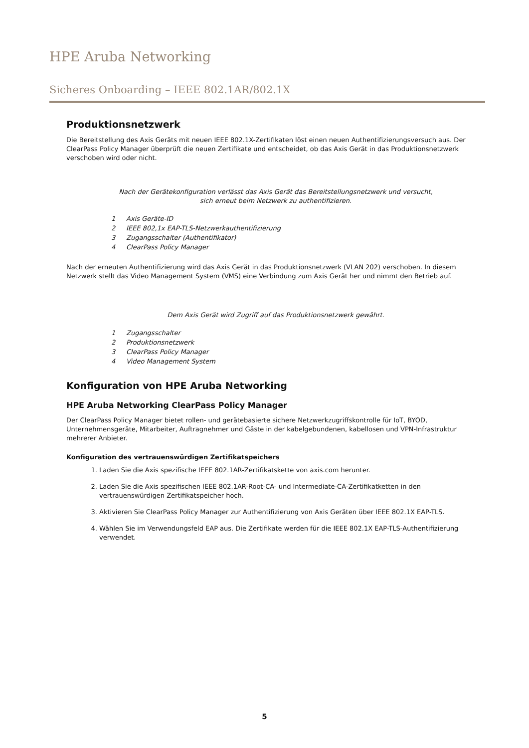HPE Aruba Networking
Sicheres Onboarding – IEEE 802.1AR/802.1X
Produktionsnetzwerk
Die Bereitstellung des Axis Geräts mit neuen IEEE 802.1X-Zertifikaten löst einen neuen Authentifizierungsversuch aus. Der ClearPass Policy Manager überprüft die neuen Zertifikate und entscheidet, ob das Axis Gerät in das Produktionsnetzwerk verschoben wird oder nicht.
Nach der Gerätekonfiguration verlässt das Axis Gerät das Bereitstellungsnetzwerk und versucht,
sich erneut beim Netzwerk zu authentifizieren.
1 Axis Geräte-ID
2 IEEE 802,1x EAP-TLS-Netzwerkauthentifizierung
3 Zugangsschalter (Authentifikator)
4 ClearPass Policy Manager
Nach der erneuten Authentifizierung wird das Axis Gerät in das Produktionsnetzwerk (VLAN 202) verschoben. In diesem Netzwerk stellt das Video Management System (VMS) eine Verbindung zum Axis Gerät her und nimmt den Betrieb auf.
Dem Axis Gerät wird Zugriff auf das Produktionsnetzwerk gewährt.
1 Zugangsschalter
2 Produktionsnetzwerk
3 ClearPass Policy Manager
4 Video Management System
Konfiguration von HPE Aruba Networking
HPE Aruba Networking ClearPass Policy Manager
Der ClearPass Policy Manager bietet rollen- und gerätebasierte sichere Netzwerkzugriffskontrolle für IoT, BYOD, Unternehmensgeräte, Mitarbeiter, Auftragnehmer und Gäste in der kabelgebundenen, kabellosen und VPN-Infrastruktur mehrerer Anbieter.
Konfiguration des vertrauenswürdigen Zertifikatspeichers
1. Laden Sie die Axis spezifische IEEE 802.1AR-Zertifikatskette von axis.com herunter.
2. Laden Sie die Axis spezifischen IEEE 802.1AR-Root-CA- und Intermediate-CA-Zertifikatketten in den vertrauenswürdigen Zertifikatspeicher hoch.
3. Aktivieren Sie ClearPass Policy Manager zur Authentifizierung von Axis Geräten über IEEE 802.1X EAP-TLS.
4. Wählen Sie im Verwendungsfeld EAP aus. Die Zertifikate werden für die IEEE 802.1X EAP-TLS-Authentifizierung verwendet.
5